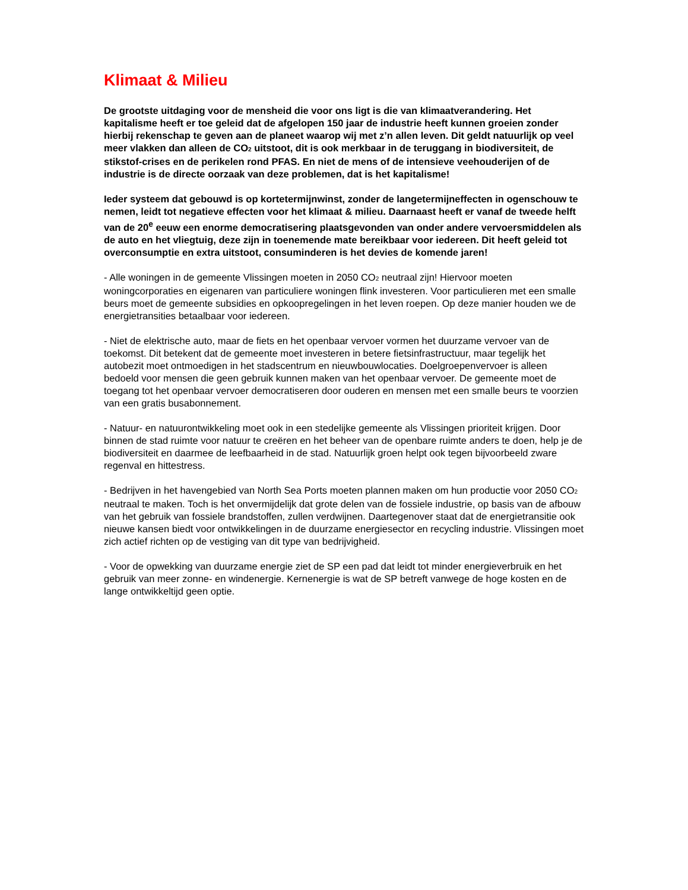Klimaat & Milieu
De grootste uitdaging voor de mensheid die voor ons ligt is die van klimaatverandering. Het kapitalisme heeft er toe geleid dat de afgelopen 150 jaar de industrie heeft kunnen groeien zonder hierbij rekenschap te geven aan de planeet waarop wij met z’n allen leven. Dit geldt natuurlijk op veel meer vlakken dan alleen de CO<sub>2</sub> uitstoot, dit is ook merkbaar in de teruggang in biodiversiteit, de stikstof-crises en de perikelen rond PFAS. En niet de mens of de intensieve veehouderijen of de industrie is de directe oorzaak van deze problemen, dat is het kapitalisme!
Ieder systeem dat gebouwd is op kortetermijnwinst, zonder de langetermijneffecten in ogenschouw te nemen, leidt tot negatieve effecten voor het klimaat & milieu. Daarnaast heeft er vanaf de tweede helft van de 20<sup>e</sup> eeuw een enorme democratisering plaatsgevonden van onder andere vervoersmiddelen als de auto en het vliegtuig, deze zijn in toenemende mate bereikbaar voor iedereen. Dit heeft geleid tot overconsumptie en extra uitstoot, consuminderen is het devies de komende jaren!
- Alle woningen in de gemeente Vlissingen moeten in 2050 CO<sub>2</sub> neutraal zijn! Hiervoor moeten woningcorporaties en eigenaren van particuliere woningen flink investeren. Voor particulieren met een smalle beurs moet de gemeente subsidies en opkoopregelingen in het leven roepen. Op deze manier houden we de energietransities betaalbaar voor iedereen.
- Niet de elektrische auto, maar de fiets en het openbaar vervoer vormen het duurzame vervoer van de toekomst. Dit betekent dat de gemeente moet investeren in betere fietsinfrastructuur, maar tegelijk het autobezit moet ontmoedigen in het stadscentrum en nieuwbouwlocaties. Doelgroepenvervoer is alleen bedoeld voor mensen die geen gebruik kunnen maken van het openbaar vervoer. De gemeente moet de toegang tot het openbaar vervoer democratiseren door ouderen en mensen met een smalle beurs te voorzien van een gratis busabonnement.
- Natuur- en natuurontwikkeling moet ook in een stedelijke gemeente als Vlissingen prioriteit krijgen. Door binnen de stad ruimte voor natuur te creëren en het beheer van de openbare ruimte anders te doen, help je de biodiversiteit en daarmee de leefbaarheid in de stad. Natuurlijk groen helpt ook tegen bijvoorbeeld zware regenval en hittestress.
- Bedrijven in het havengebied van North Sea Ports moeten plannen maken om hun productie voor 2050 CO<sub>2</sub> neutraal te maken. Toch is het onvermijdelijk dat grote delen van de fossiele industrie, op basis van de afbouw van het gebruik van fossiele brandstoffen, zullen verdwijnen. Daartegenover staat dat de energietransitie ook nieuwe kansen biedt voor ontwikkelingen in de duurzame energiesector en recycling industrie. Vlissingen moet zich actief richten op de vestiging van dit type van bedrijvigheid.
- Voor de opwekking van duurzame energie ziet de SP een pad dat leidt tot minder energieverbruik en het gebruik van meer zonne- en windenergie. Kernenergie is wat de SP betreft vanwege de hoge kosten en de lange ontwikkeltijd geen optie.